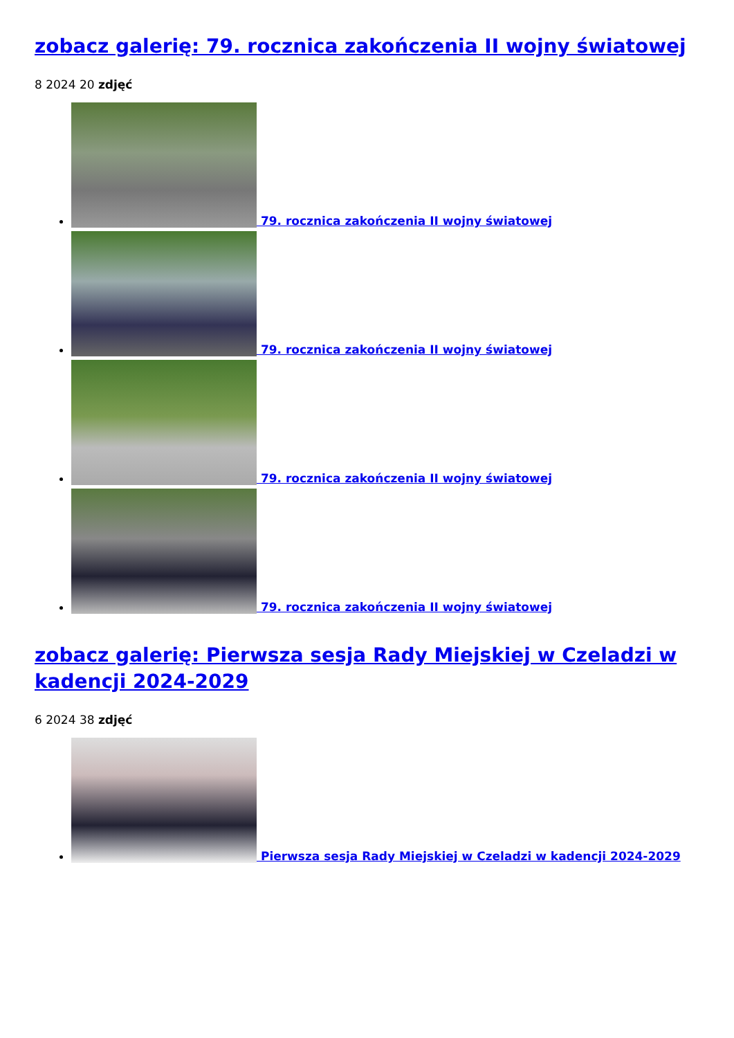zobacz galerię: 79. rocznica zakończenia II wojny światowej
8 2024 20 zdjęć
79. rocznica zakończenia II wojny światowej
79. rocznica zakończenia II wojny światowej
79. rocznica zakończenia II wojny światowej
79. rocznica zakończenia II wojny światowej
zobacz galerię: Pierwsza sesja Rady Miejskiej w Czeladzi w kadencji 2024-2029
6 2024 38 zdjęć
Pierwsza sesja Rady Miejskiej w Czeladzi w kadencji 2024-2029